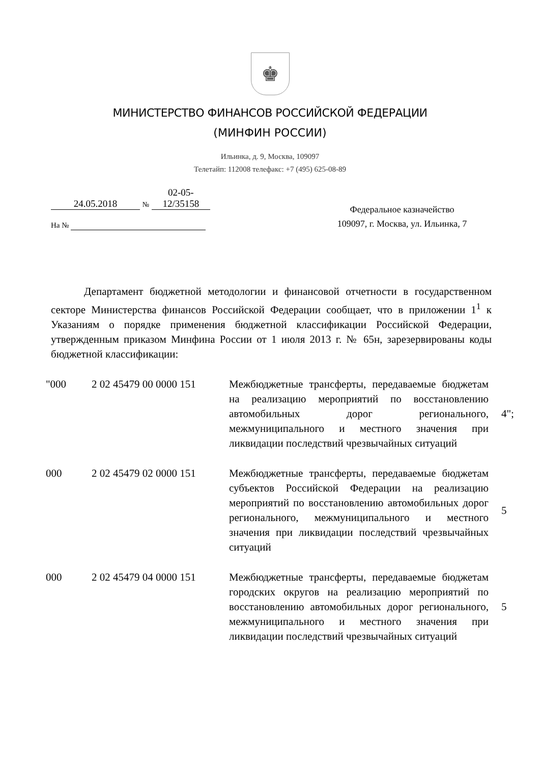♚
МИНИСТЕРСТВО ФИНАНСОВ РОССИЙСКОЙ ФЕДЕРАЦИИ
(МИНФИН РОССИИ)
Ильинка, д. 9, Москва, 109097
Телетайп: 112008 телефакс: +7 (495) 625-08-89
24.05.2018 № 02-05-12/35158
На №
Федеральное казначейство
109097, г. Москва, ул. Ильинка, 7
Департамент бюджетной методологии и финансовой отчетности в государственном секторе Министерства финансов Российской Федерации сообщает, что в приложении 1<sup>1</sup> к Указаниям о порядке применения бюджетной классификации Российской Федерации, утвержденным приказом Минфина России от 1 июля 2013 г. № 65н, зарезервированы коды бюджетной классификации:
| "000 | 2 02 45479 00 0000 151 | Межбюджетные трансферты, передаваемые бюджетам на реализацию мероприятий по восстановлению автомобильных дорог регионального, межмуниципального и местного значения при ликвидации последствий чрезвычайных ситуаций | 4"; |
| 000 | 2 02 45479 02 0000 151 | Межбюджетные трансферты, передаваемые бюджетам субъектов Российской Федерации на реализацию мероприятий по восстановлению автомобильных дорог регионального, межмуниципального и местного значения при ликвидации последствий чрезвычайных ситуаций | 5 |
| 000 | 2 02 45479 04 0000 151 | Межбюджетные трансферты, передаваемые бюджетам городских округов на реализацию мероприятий по восстановлению автомобильных дорог регионального, межмуниципального и местного значения при ликвидации последствий чрезвычайных ситуаций | 5 |